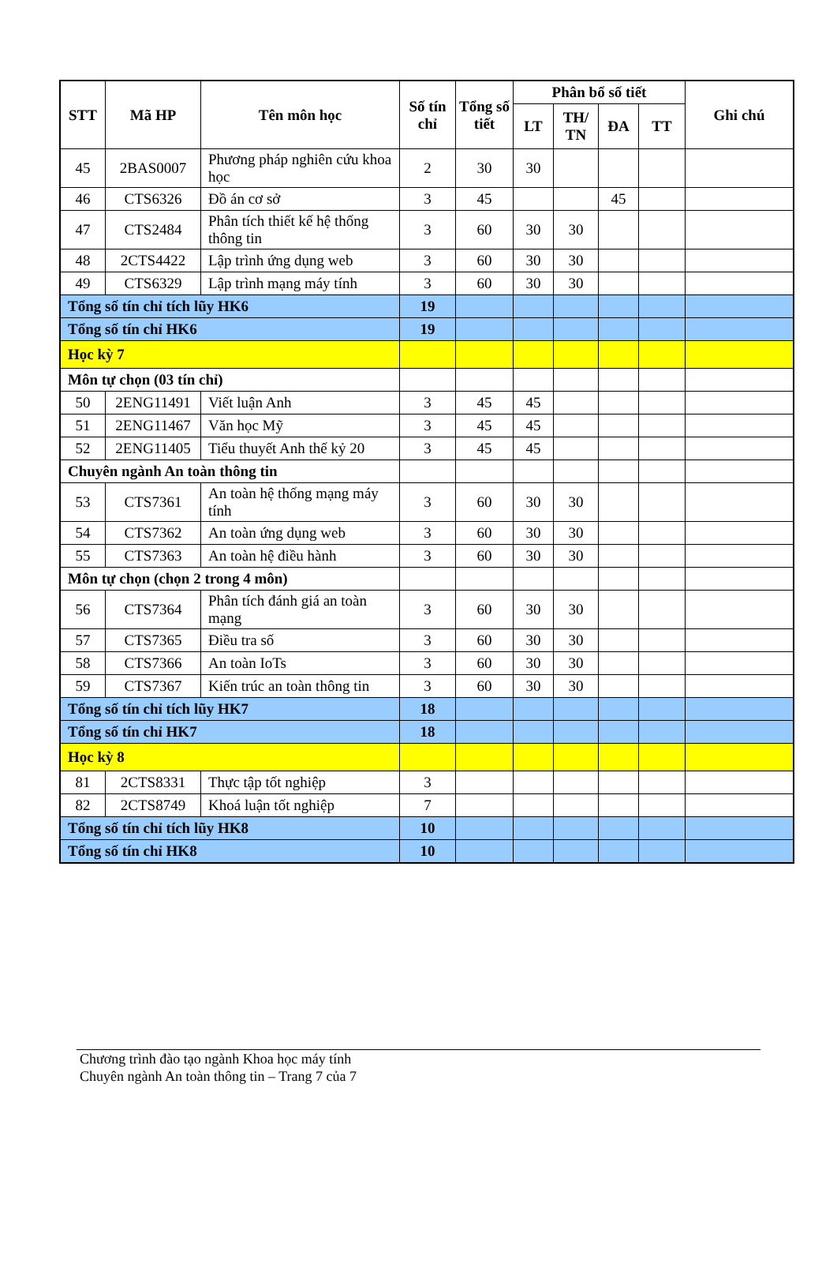| STT | Mã HP | Tên môn học | Số tín chỉ | Tổng số tiết | Phân bổ số tiết | | | | Ghi chú |
| --- | --- | --- | --- | --- | --- | --- | --- | --- | --- |
| | | | | | LT | TH/ TN | ĐA | TT | |
| 45 | 2BAS0007 | Phương pháp nghiên cứu khoa học | 2 | 30 | 30 | | | | |
| 46 | CTS6326 | Đồ án cơ sở | 3 | 45 | | | 45 | | |
| 47 | CTS2484 | Phân tích thiết kế hệ thống thông tin | 3 | 60 | 30 | 30 | | | |
| 48 | 2CTS4422 | Lập trình ứng dụng web | 3 | 60 | 30 | 30 | | | |
| 49 | CTS6329 | Lập trình mạng máy tính | 3 | 60 | 30 | 30 | | | |
| Tổng số tín chỉ tích lũy HK6 | | | 19 | | | | | | |
| Tổng số tín chỉ HK6 | | | 19 | | | | | | |
| Học kỳ 7 | | | | | | | | | |
| Môn tự chọn (03 tín chỉ) | | | | | | | | | |
| 50 | 2ENG11491 | Viết luận Anh | 3 | 45 | 45 | | | | |
| 51 | 2ENG11467 | Văn học Mỹ | 3 | 45 | 45 | | | | |
| 52 | 2ENG11405 | Tiểu thuyết Anh thế kỷ 20 | 3 | 45 | 45 | | | | |
| Chuyên ngành An toàn thông tin | | | | | | | | | |
| 53 | CTS7361 | An toàn hệ thống mạng máy tính | 3 | 60 | 30 | 30 | | | |
| 54 | CTS7362 | An toàn ứng dụng web | 3 | 60 | 30 | 30 | | | |
| 55 | CTS7363 | An toàn hệ điều hành | 3 | 60 | 30 | 30 | | | |
| Môn tự chọn (chọn 2 trong 4 môn) | | | | | | | | | |
| 56 | CTS7364 | Phân tích đánh giá an toàn mạng | 3 | 60 | 30 | 30 | | | |
| 57 | CTS7365 | Điều tra số | 3 | 60 | 30 | 30 | | | |
| 58 | CTS7366 | An toàn IoTs | 3 | 60 | 30 | 30 | | | |
| 59 | CTS7367 | Kiến trúc an toàn thông tin | 3 | 60 | 30 | 30 | | | |
| Tổng số tín chỉ tích lũy HK7 | | | 18 | | | | | | |
| Tổng số tín chỉ HK7 | | | 18 | | | | | | |
| Học kỳ 8 | | | | | | | | | |
| 81 | 2CTS8331 | Thực tập tốt nghiệp | 3 | | | | | | |
| 82 | 2CTS8749 | Khoá luận tốt nghiệp | 7 | | | | | | |
| Tổng số tín chỉ tích lũy HK8 | | | 10 | | | | | | |
| Tổng số tín chỉ HK8 | | | 10 | | | | | | |
Chương trình đào tạo ngành Khoa học máy tính
Chuyên ngành An toàn thông tin – Trang 7 của 7